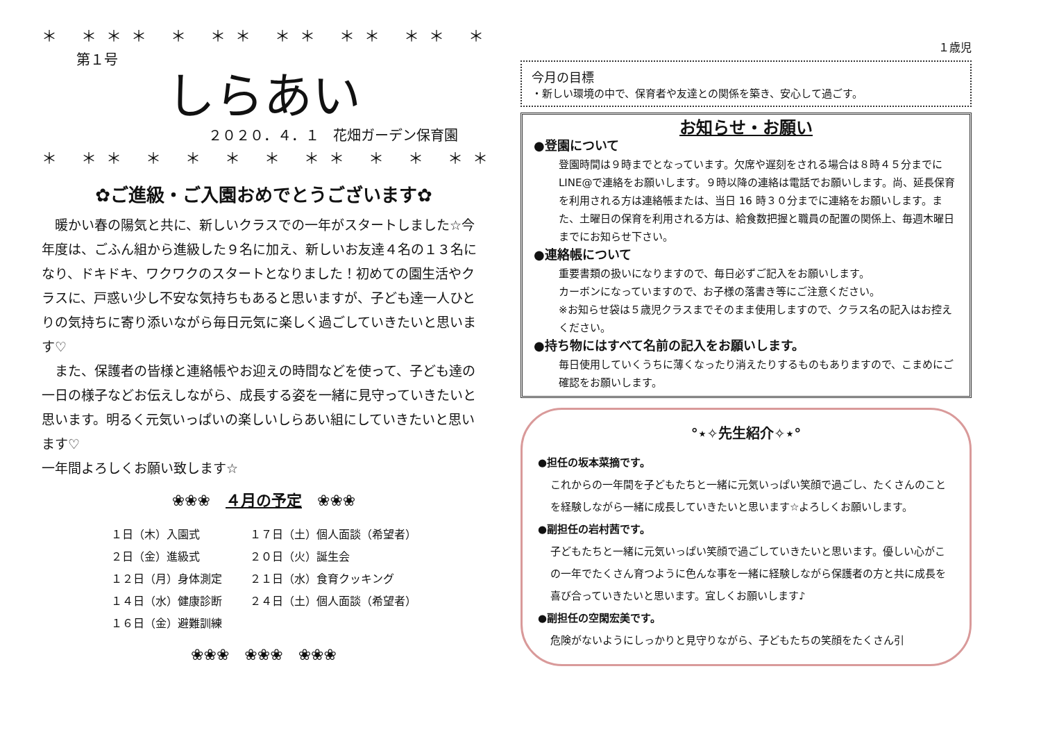＊ ＊＊＊ ＊ ＊＊ ＊＊ ＊＊ ＊＊ ＊ ＊ ＊ ＊ ＊＊＊
第１号
しらあい
２０２０．４．１　花畑ガーデン保育園
＊ ＊＊ ＊ ＊ ＊ ＊ ＊＊ ＊ ＊ ＊＊ ＊＊ ＊ ＊＊＊ ＊
✿ご進級・ご入園おめでとうございます✿
　暖かい春の陽気と共に、新しいクラスでの一年がスタートしました☆今年度は、ごふん組から進級した９名に加え、新しいお友達４名の１３名になり、ドキドキ、ワクワクのスタートとなりました！初めての園生活やクラスに、戸惑い少し不安な気持ちもあると思いますが、子ども達一人ひとりの気持ちに寄り添いながら毎日元気に楽しく過ごしていきたいと思います♡
　また、保護者の皆様と連絡帳やお迎えの時間などを使って、子ども達の一日の様子などお伝えしながら、成長する姿を一緒に見守っていきたいと思います。明るく元気いっぱいの楽しいしらあい組にしていきたいと思います♡
一年間よろしくお願い致します☆
❀❀❀　４月の予定　❀❀❀
| １日（木）入園式 | １７日（土）個人面談（希望者） |
| ２日（金）進級式 | ２０日（火）誕生会 |
| １２日（月）身体測定 | ２１日（水）食育クッキング |
| １４日（水）健康診断 | ２４日（土）個人面談（希望者） |
| １６日（金）避難訓練 | |
❀❀❀　❀❀❀　❀❀❀
１歳児
今月の目標
・新しい環境の中で、保育者や友達との関係を築き、安心して過ごす。
お知らせ・お願い
●登園について
登園時間は９時までとなっています。欠席や遅刻をされる場合は８時４５分までに LINE@で連絡をお願いします。９時以降の連絡は電話でお願いします。尚、延長保育を利用される方は連絡帳または、当日 16 時３０分までに連絡をお願いします。また、土曜日の保育を利用される方は、給食数把握と職員の配置の関係上、毎週木曜日までにお知らせ下さい。
●連絡帳について
重要書類の扱いになりますので、毎日必ずご記入をお願いします。
カーボンになっていますので、お子様の落書き等にご注意ください。
※お知らせ袋は５歳児クラスまでそのまま使用しますので、クラス名の記入はお控えください。
●持ち物にはすべて名前の記入をお願いします。
毎日使用していくうちに薄くなったり消えたりするものもありますので、こまめにご確認をお願いします。
°⋆✧先生紹介✧⋆°
●担任の坂本菜摘です。
これからの一年間を子どもたちと一緒に元気いっぱい笑顔で過ごし、たくさんのことを経験しながら一緒に成長していきたいと思います☆よろしくお願いします。
●副担任の岩村茜です。
子どもたちと一緒に元気いっぱい笑顔で過ごしていきたいと思います。優しい心がこの一年でたくさん育つように色んな事を一緒に経験しながら保護者の方と共に成長を喜び合っていきたいと思います。宜しくお願いします♪
●副担任の空閑宏美です。
危険がないようにしっかりと見守りながら、子どもたちの笑顔をたくさん引